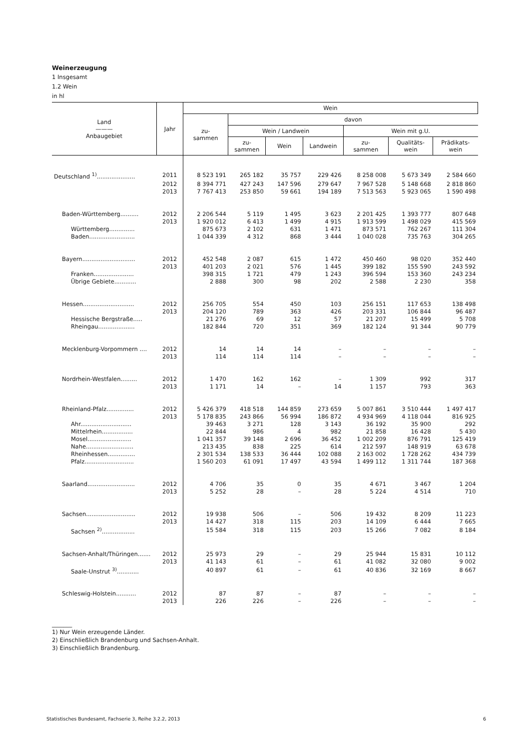Weinerzeugung
1 Insgesamt
1.2 Wein
in hl
| Land ——— Anbaugebiet | Jahr | Wein | | | | | | |
| --- | --- | --- | --- | --- | --- | --- | --- | --- |
| | | zu- sammen | davon | | | | | |
| | | | Wein / Landwein | | | Wein mit g.U. | | |
| | | | zu- sammen | Wein | Landwein | zu- sammen | Qualitäts- wein | Prädikats- wein |
| Deutschland <sup>1)</sup>..................... | 2011 | 8 523 191 | 265 182 | 35 757 | 229 426 | 8 258 008 | 5 673 349 | 2 584 660 |
| | 2012 | 8 394 771 | 427 243 | 147 596 | 279 647 | 7 967 528 | 5 148 668 | 2 818 860 |
| | 2013 | 7 767 413 | 253 850 | 59 661 | 194 189 | 7 513 563 | 5 923 065 | 1 590 498 |
| Baden-Württemberg.......... | 2012 | 2 206 544 | 5 119 | 1 495 | 3 623 | 2 201 425 | 1 393 777 | 807 648 |
| | 2013 | 1 920 012 | 6 413 | 1 499 | 4 915 | 1 913 599 | 1 498 029 | 415 569 |
| Württemberg.............. | | 875 673 | 2 102 | 631 | 1 471 | 873 571 | 762 267 | 111 304 |
| Baden......................... | | 1 044 339 | 4 312 | 868 | 3 444 | 1 040 028 | 735 763 | 304 265 |
| Bayern............................. | 2012 | 452 548 | 2 087 | 615 | 1 472 | 450 460 | 98 020 | 352 440 |
| | 2013 | 401 203 | 2 021 | 576 | 1 445 | 399 182 | 155 590 | 243 592 |
| Franken...................... | | 398 315 | 1 721 | 479 | 1 243 | 396 594 | 153 360 | 243 234 |
| Übrige Gebiete............ | | 2 888 | 300 | 98 | 202 | 2 588 | 2 230 | 358 |
| Hessen............................ | 2012 | 256 705 | 554 | 450 | 103 | 256 151 | 117 653 | 138 498 |
| | 2013 | 204 120 | 789 | 363 | 426 | 203 331 | 106 844 | 96 487 |
| Hessische Bergstraße..... | | 21 276 | 69 | 12 | 57 | 21 207 | 15 499 | 5 708 |
| Rheingau.................... | | 182 844 | 720 | 351 | 369 | 182 124 | 91 344 | 90 779 |
| Mecklenburg-Vorpommern .... | 2012 | 14 | 14 | 14 | – | – | – | – |
| | 2013 | 114 | 114 | 114 | – | – | – | – |
| Nordrhein-Westfalen......... | 2012 | 1 470 | 162 | 162 | – | 1 309 | 992 | 317 |
| | 2013 | 1 171 | 14 | – | 14 | 1 157 | 793 | 363 |
| Rheinland-Pfalz............... | 2012 | 5 426 379 | 418 518 | 144 859 | 273 659 | 5 007 861 | 3 510 444 | 1 497 417 |
| | 2013 | 5 178 835 | 243 866 | 56 994 | 186 872 | 4 934 969 | 4 118 044 | 816 925 |
| Ahr............................ | | 39 463 | 3 271 | 128 | 3 143 | 36 192 | 35 900 | 292 |
| Mittelrhein................. | | 22 844 | 986 | 4 | 982 | 21 858 | 16 428 | 5 430 |
| Mosel........................ | | 1 041 357 | 39 148 | 2 696 | 36 452 | 1 002 209 | 876 791 | 125 419 |
| Nahe.......................... | | 213 435 | 838 | 225 | 614 | 212 597 | 148 919 | 63 678 |
| Rheinhessen............... | | 2 301 534 | 138 533 | 36 444 | 102 088 | 2 163 002 | 1 728 262 | 434 739 |
| Pfalz........................... | | 1 560 203 | 61 091 | 17 497 | 43 594 | 1 499 112 | 1 311 744 | 187 368 |
| Saarland.......................... | 2012 | 4 706 | 35 | 0 | 35 | 4 671 | 3 467 | 1 204 |
| | 2013 | 5 252 | 28 | – | 28 | 5 224 | 4 514 | 710 |
| Sachsen........................... | 2012 | 19 938 | 506 | – | 506 | 19 432 | 8 209 | 11 223 |
| | 2013 | 14 427 | 318 | 115 | 203 | 14 109 | 6 444 | 7 665 |
| Sachsen <sup>2)</sup>.................. | | 15 584 | 318 | 115 | 203 | 15 266 | 7 082 | 8 184 |
| Sachsen-Anhalt/Thüringen....... | 2012 | 25 973 | 29 | – | 29 | 25 944 | 15 831 | 10 112 |
| | 2013 | 41 143 | 61 | – | 61 | 41 082 | 32 080 | 9 002 |
| Saale-Unstrut <sup>3)</sup>............ | | 40 897 | 61 | – | 61 | 40 836 | 32 169 | 8 667 |
| Schleswig-Holstein........... | 2012 | 87 | 87 | – | 87 | – | – | – |
| | 2013 | 226 | 226 | – | 226 | – | – | – |
_______
1) Nur Wein erzeugende Länder.
2) Einschließlich Brandenburg und Sachsen-Anhalt.
3) Einschließlich Brandenburg.
Statistisches Bundesamt, Fachserie 3, Reihe 3.2.2, 2013 6